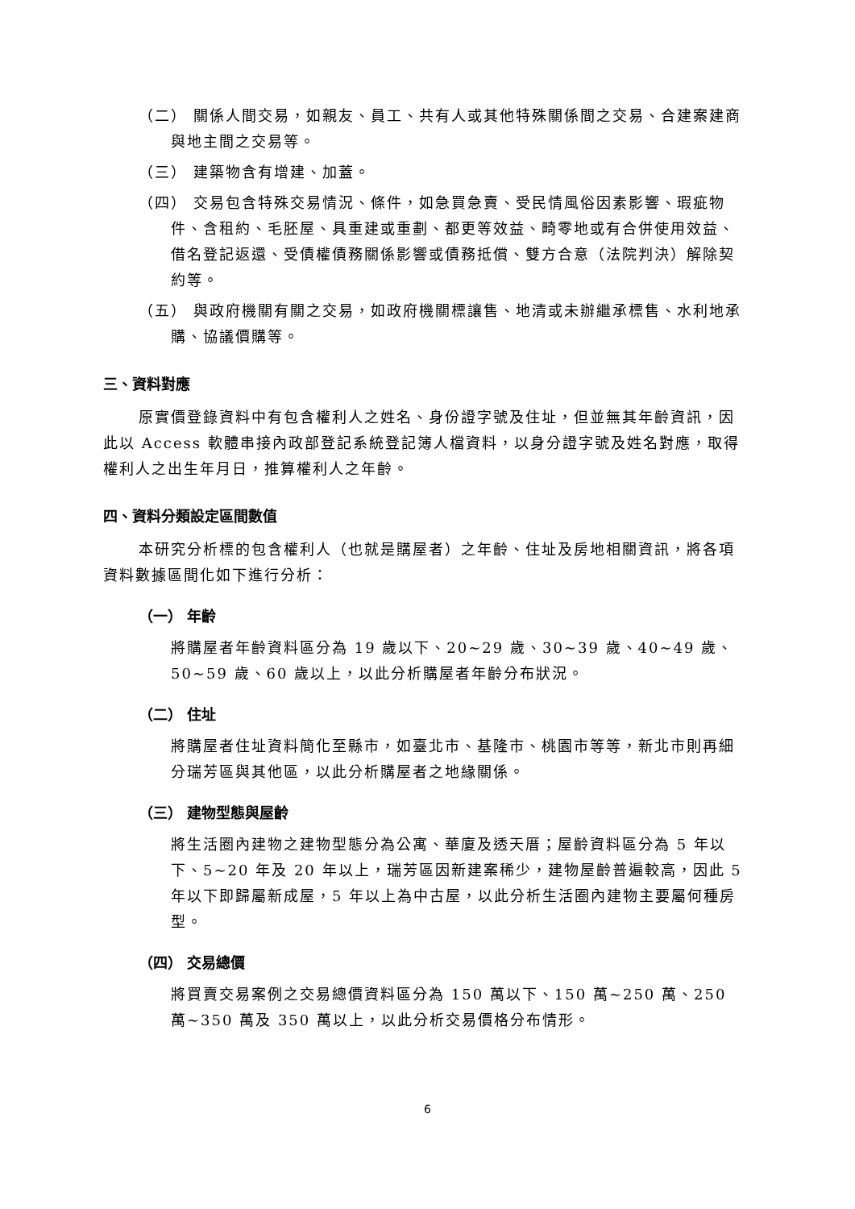（二） 關係人間交易，如親友、員工、共有人或其他特殊關係間之交易、合建案建商與地主間之交易等。
（三） 建築物含有增建、加蓋。
（四） 交易包含特殊交易情況、條件，如急買急賣、受民情風俗因素影響、瑕疵物件、含租約、毛胚屋、具重建或重劃、都更等效益、畸零地或有合併使用效益、借名登記返還、受債權債務關係影響或債務抵償、雙方合意（法院判決）解除契約等。
（五） 與政府機關有關之交易，如政府機關標讓售、地清或未辦繼承標售、水利地承購、協議價購等。
三、資料對應
原實價登錄資料中有包含權利人之姓名、身份證字號及住址，但並無其年齡資訊，因此以 Access 軟體串接內政部登記系統登記簿人檔資料，以身分證字號及姓名對應，取得權利人之出生年月日，推算權利人之年齡。
四、資料分類設定區間數值
本研究分析標的包含權利人（也就是購屋者）之年齡、住址及房地相關資訊，將各項資料數據區間化如下進行分析：
（一） 年齡
將購屋者年齡資料區分為 19 歲以下、20~29 歲、30~39 歲、40~49 歲、50~59 歲、60 歲以上，以此分析購屋者年齡分布狀況。
（二） 住址
將購屋者住址資料簡化至縣市，如臺北市、基隆市、桃園市等等，新北市則再細分瑞芳區與其他區，以此分析購屋者之地緣關係。
（三） 建物型態與屋齡
將生活圈內建物之建物型態分為公寓、華廈及透天厝；屋齡資料區分為 5 年以下、5~20 年及 20 年以上，瑞芳區因新建案稀少，建物屋齡普遍較高，因此 5 年以下即歸屬新成屋，5 年以上為中古屋，以此分析生活圈內建物主要屬何種房型。
（四） 交易總價
將買賣交易案例之交易總價資料區分為 150 萬以下、150 萬~250 萬、250 萬~350 萬及 350 萬以上，以此分析交易價格分布情形。
6